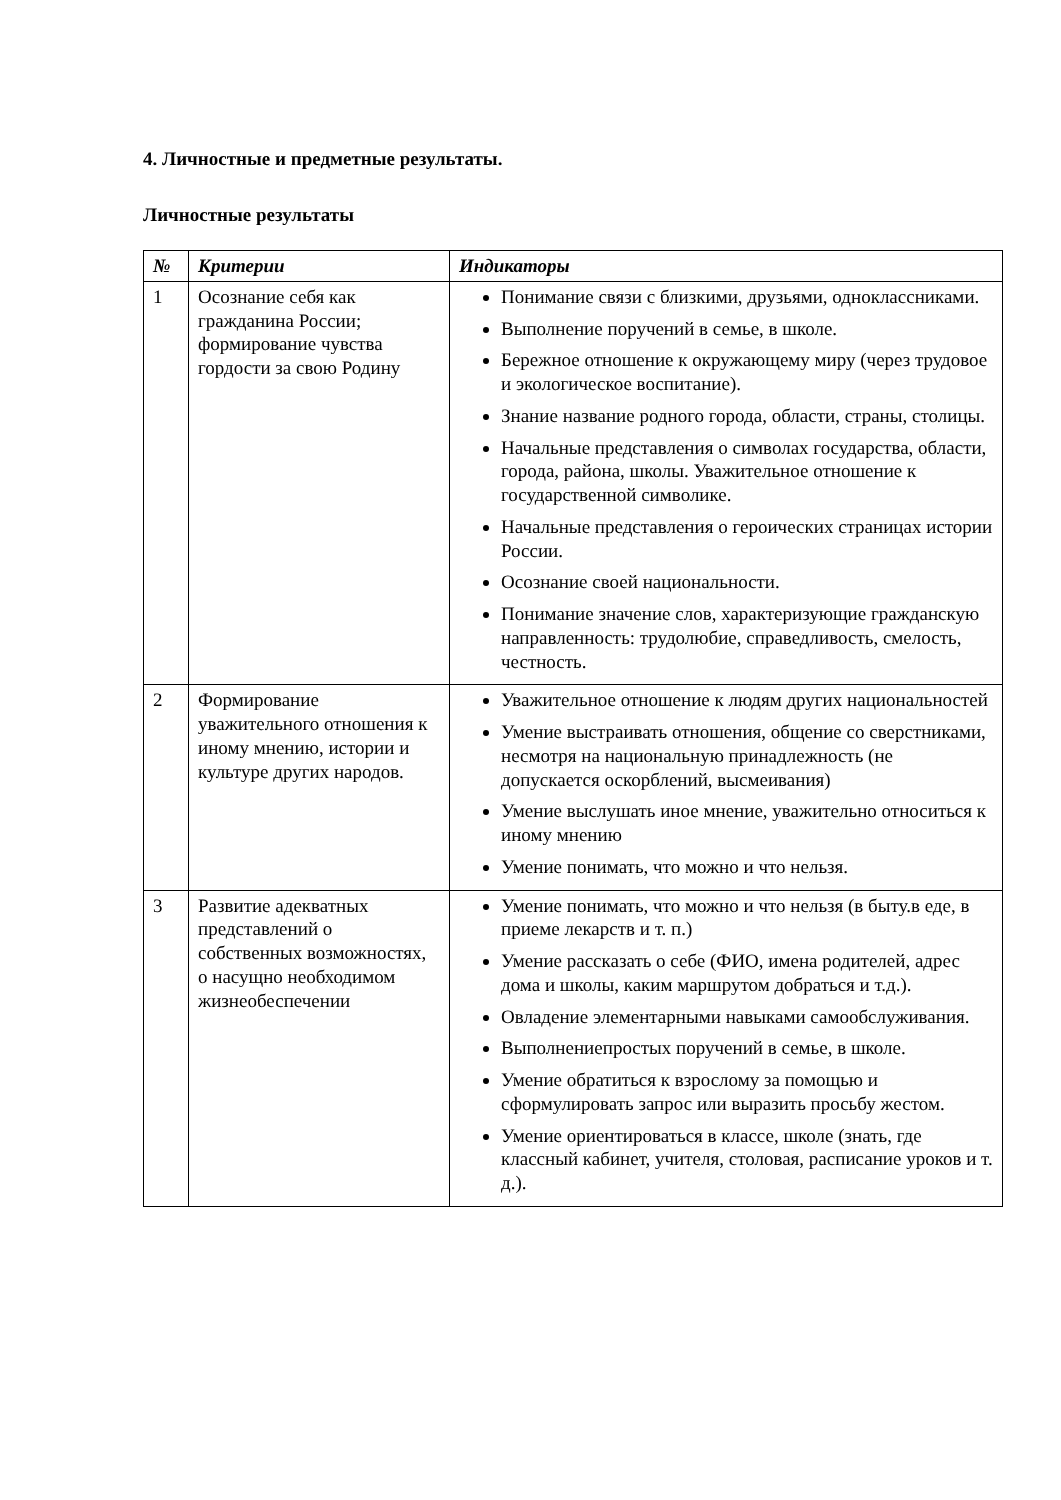4. Личностные и предметные результаты.
Личностные результаты
| № | Критерии | Индикаторы |
| --- | --- | --- |
| 1 | Осознание себя как гражданина России; формирование чувства гордости за свою Родину | Понимание связи с близкими, друзьями, одноклассниками. Выполнение поручений в семье, в школе. Бережное отношение к окружающему миру (через трудовое и экологическое воспитание). Знание название родного города, области, страны, столицы. Начальные представления о символах государства, области, города, района, школы. Уважительное отношение к государственной символике. Начальные представления о героических страницах истории России. Осознание своей национальности. Понимание значение слов, характеризующие гражданскую направленность: трудолюбие, справедливость, смелость, честность. |
| 2 | Формирование уважительного отношения к иному мнению, истории и культуре других народов. | Уважительное отношение к людям других национальностей Умение выстраивать отношения, общение со сверстниками, несмотря на национальную принадлежность (не допускается оскорблений, высмеивания) Умение выслушать иное мнение, уважительно относиться к иному мнению Умение понимать, что можно и что нельзя. |
| 3 | Развитие адекватных представлений о собственных возможностях, о насущно необходимом жизнеобеспечении | Умение понимать, что можно и что нельзя (в быту.в еде, в приеме лекарств и т. п.) Умение рассказать о себе (ФИО, имена родителей, адрес дома и школы, каким маршрутом добраться и т.д.). Овладение элементарными навыками самообслуживания. Выполнениепростых поручений в семье, в школе. Умение обратиться к взрослому за помощью и сформулировать запрос или выразить просьбу жестом. Умение ориентироваться в классе, школе (знать, где классный кабинет, учителя, столовая, расписание уроков и т. д.). |